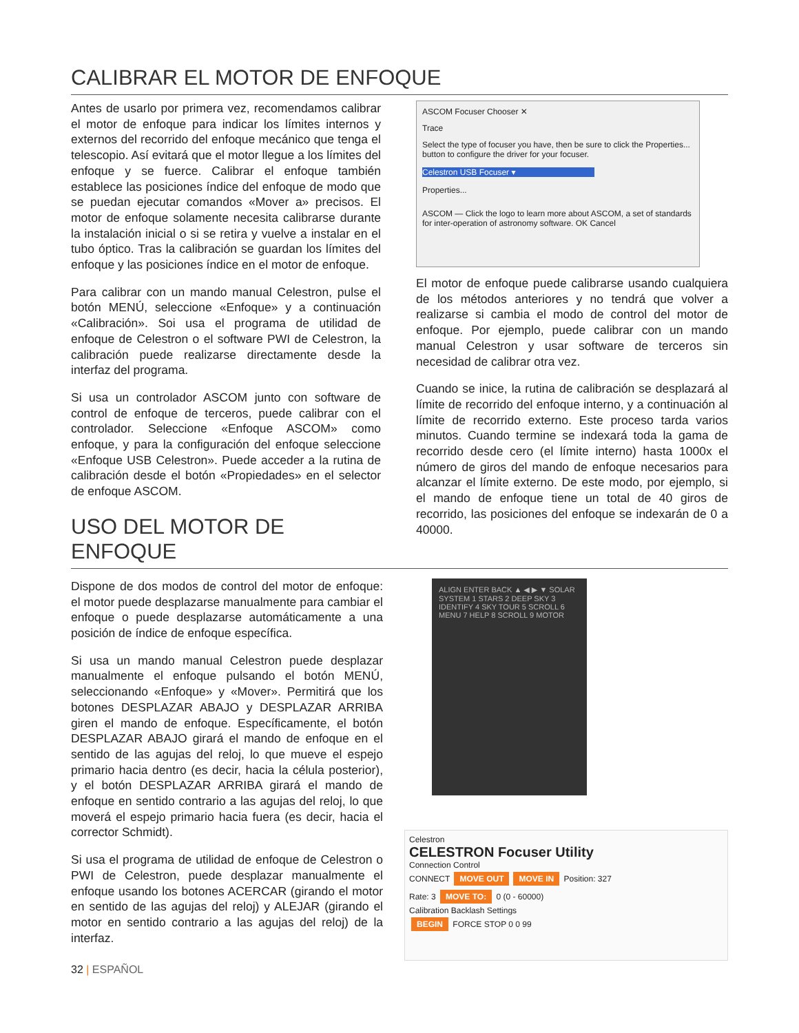CALIBRAR EL MOTOR DE ENFOQUE
Antes de usarlo por primera vez, recomendamos calibrar el motor de enfoque para indicar los límites internos y externos del recorrido del enfoque mecánico que tenga el telescopio. Así evitará que el motor llegue a los límites del enfoque y se fuerce. Calibrar el enfoque también establece las posiciones índice del enfoque de modo que se puedan ejecutar comandos «Mover a» precisos. El motor de enfoque solamente necesita calibrarse durante la instalación inicial o si se retira y vuelve a instalar en el tubo óptico. Tras la calibración se guardan los límites del enfoque y las posiciones índice en el motor de enfoque.
Para calibrar con un mando manual Celestron, pulse el botón MENÚ, seleccione «Enfoque» y a continuación «Calibración». Soi usa el programa de utilidad de enfoque de Celestron o el software PWI de Celestron, la calibración puede realizarse directamente desde la interfaz del programa.
Si usa un controlador ASCOM junto con software de control de enfoque de terceros, puede calibrar con el controlador. Seleccione «Enfoque ASCOM» como enfoque, y para la configuración del enfoque seleccione «Enfoque USB Celestron». Puede acceder a la rutina de calibración desde el botón «Propiedades» en el selector de enfoque ASCOM.
USO DEL MOTOR DE ENFOQUE
ASCOM Focuser Chooser ✕
Trace
Select the type of focuser you have, then be sure to click the Properties... button to configure the driver for your focuser.
Celestron USB Focuser ▾
Properties...
ASCOM — Click the logo to learn more about ASCOM, a set of standards for inter-operation of astronomy software. OK Cancel
El motor de enfoque puede calibrarse usando cualquiera de los métodos anteriores y no tendrá que volver a realizarse si cambia el modo de control del motor de enfoque. Por ejemplo, puede calibrar con un mando manual Celestron y usar software de terceros sin necesidad de calibrar otra vez.
Cuando se inice, la rutina de calibración se desplazará al límite de recorrido del enfoque interno, y a continuación al límite de recorrido externo. Este proceso tarda varios minutos. Cuando termine se indexará toda la gama de recorrido desde cero (el límite interno) hasta 1000x el número de giros del mando de enfoque necesarios para alcanzar el límite externo. De este modo, por ejemplo, si el mando de enfoque tiene un total de 40 giros de recorrido, las posiciones del enfoque se indexarán de 0 a 40000.
Dispone de dos modos de control del motor de enfoque: el motor puede desplazarse manualmente para cambiar el enfoque o puede desplazarse automáticamente a una posición de índice de enfoque específica.
Si usa un mando manual Celestron puede desplazar manualmente el enfoque pulsando el botón MENÚ, seleccionando «Enfoque» y «Mover». Permitirá que los botones DESPLAZAR ABAJO y DESPLAZAR ARRIBA giren el mando de enfoque. Específicamente, el botón DESPLAZAR ABAJO girará el mando de enfoque en el sentido de las agujas del reloj, lo que mueve el espejo primario hacia dentro (es decir, hacia la célula posterior), y el botón DESPLAZAR ARRIBA girará el mando de enfoque en sentido contrario a las agujas del reloj, lo que moverá el espejo primario hacia fuera (es decir, hacia el corrector Schmidt).
Si usa el programa de utilidad de enfoque de Celestron o PWI de Celestron, puede desplazar manualmente el enfoque usando los botones ACERCAR (girando el motor en sentido de las agujas del reloj) y ALEJAR (girando el motor en sentido contrario a las agujas del reloj) de la interfaz.
ALIGN ENTER BACK ▲ ◀ ▶ ▼ SOLAR SYSTEM 1 STARS 2 DEEP SKY 3 IDENTIFY 4 SKY TOUR 5 SCROLL 6 MENU 7 HELP 8 SCROLL 9 MOTOR
Celestron
CELESTRON Focuser Utility
Connection Control
CONNECT MOVE OUT MOVE IN Position: 327
Rate: 3 MOVE TO: 0 (0 - 60000)
Calibration Backlash Settings
BEGIN FORCE STOP 0 0 99
32 | ESPAÑOL